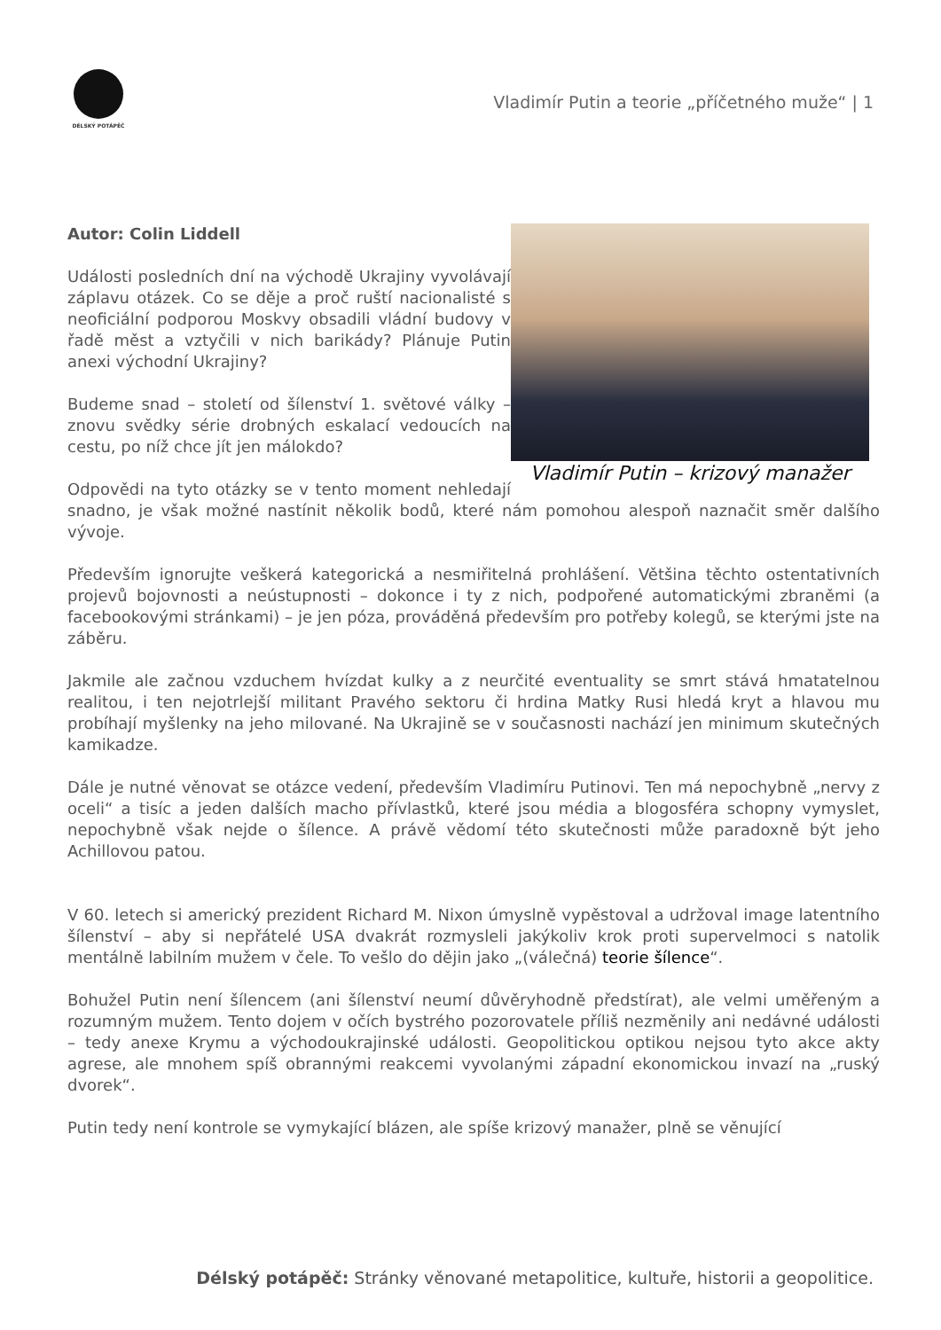DÉLSKÝ POTÁPĚČ
Vladimír Putin a teorie „příčetného muže“ | 1
Vladimír Putin – krizový manažer
Autor: Colin Liddell
Události posledních dní na východě Ukrajiny vyvolávají záplavu otázek. Co se děje a proč ruští nacionalisté s neoficiální podporou Moskvy obsadili vládní budovy v řadě měst a vztyčili v nich barikády? Plánuje Putin anexi východní Ukrajiny?
Budeme snad – století od šílenství 1. světové války – znovu svědky série drobných eskalací vedoucích na cestu, po níž chce jít jen málokdo?
Odpovědi na tyto otázky se v tento moment nehledají snadno, je však možné nastínit několik bodů, které nám pomohou alespoň naznačit směr dalšího vývoje.
Především ignorujte veškerá kategorická a nesmiřitelná prohlášení. Většina těchto ostentativních projevů bojovnosti a neústupnosti – dokonce i ty z nich, podpořené automatickými zbraněmi (a facebookovými stránkami) – je jen póza, prováděná především pro potřeby kolegů, se kterými jste na záběru.
Jakmile ale začnou vzduchem hvízdat kulky a z neurčité eventuality se smrt stává hmatatelnou realitou, i ten nejotrlejší militant Pravého sektoru či hrdina Matky Rusi hledá kryt a hlavou mu probíhají myšlenky na jeho milované. Na Ukrajině se v současnosti nachází jen minimum skutečných kamikadze.
Dále je nutné věnovat se otázce vedení, především Vladimíru Putinovi. Ten má nepochybně „nervy z oceli“ a tisíc a jeden dalších macho přívlastků, které jsou média a blogosféra schopny vymyslet, nepochybně však nejde o šílence. A právě vědomí této skutečnosti může paradoxně být jeho Achillovou patou.
V 60. letech si americký prezident Richard M. Nixon úmyslně vypěstoval a udržoval image latentního šílenství – aby si nepřátelé USA dvakrát rozmysleli jakýkoliv krok proti supervelmoci s natolik mentálně labilním mužem v čele. To vešlo do dějin jako „(válečná) teorie šílence“.
Bohužel Putin není šílencem (ani šílenství neumí důvěryhodně předstírat), ale velmi uměřeným a rozumným mužem. Tento dojem v očích bystrého pozorovatele příliš nezměnily ani nedávné události – tedy anexe Krymu a východoukrajinské události. Geopolitickou optikou nejsou tyto akce akty agrese, ale mnohem spíš obrannými reakcemi vyvolanými západní ekonomickou invazí na „ruský dvorek“.
Putin tedy není kontrole se vymykající blázen, ale spíše krizový manažer, plně se věnující
Délský potápěč: Stránky věnované metapolitice, kultuře, historii a geopolitice.